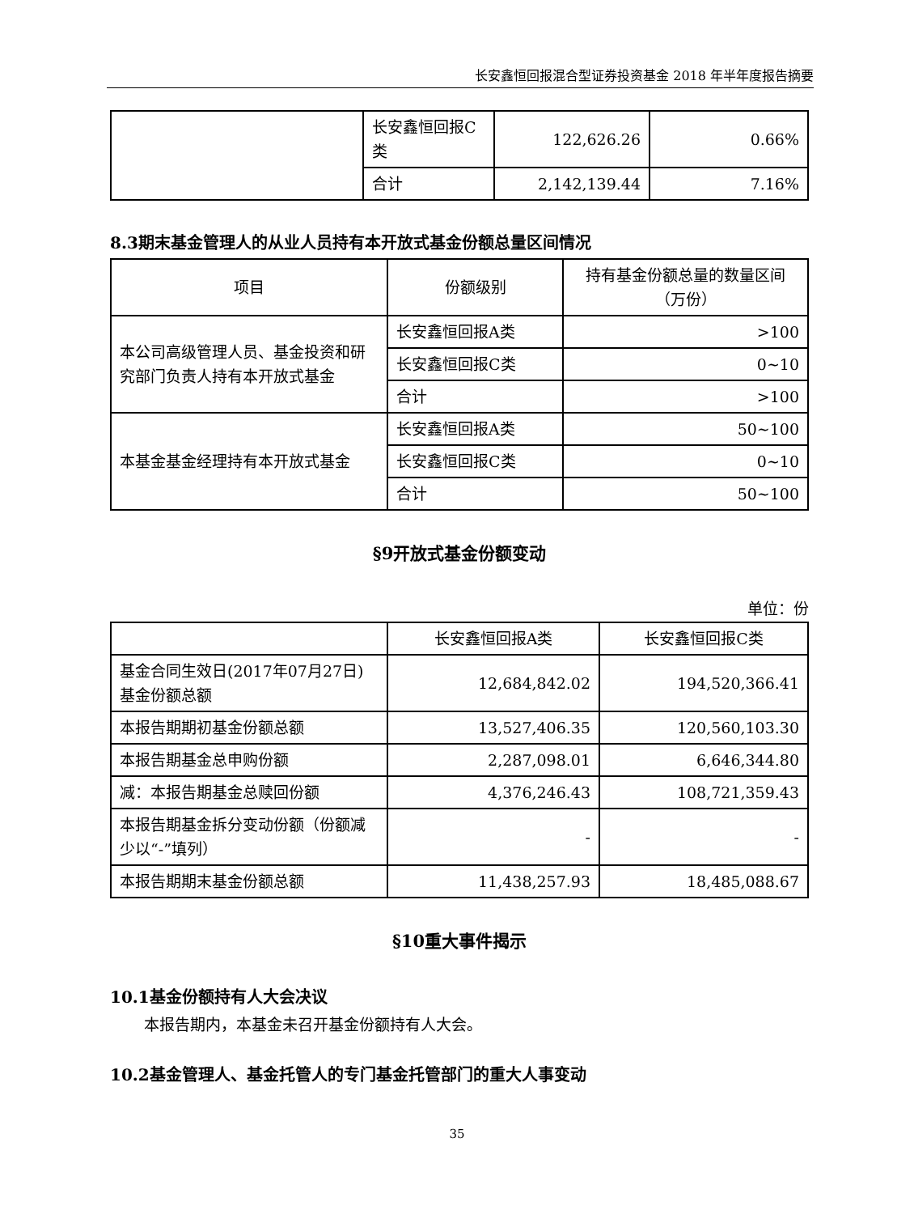长安鑫恒回报混合型证券投资基金 2018 年半年度报告摘要
| | 长安鑫恒回报C类 | 122,626.26 | 0.66% |
| | 合计 | 2,142,139.44 | 7.16% |
8.3期末基金管理人的从业人员持有本开放式基金份额总量区间情况
| 项目 | 份额级别 | 持有基金份额总量的数量区间（万份） |
| --- | --- | --- |
| 本公司高级管理人员、基金投资和研究部门负责人持有本开放式基金 | 长安鑫恒回报A类 | >100 |
| | 长安鑫恒回报C类 | 0~10 |
| | 合计 | >100 |
| 本基金基金经理持有本开放式基金 | 长安鑫恒回报A类 | 50~100 |
| | 长安鑫恒回报C类 | 0~10 |
| | 合计 | 50~100 |
§9开放式基金份额变动
单位：份
| | 长安鑫恒回报A类 | 长安鑫恒回报C类 |
| --- | --- | --- |
| 基金合同生效日(2017年07月27日)基金份额总额 | 12,684,842.02 | 194,520,366.41 |
| 本报告期期初基金份额总额 | 13,527,406.35 | 120,560,103.30 |
| 本报告期基金总申购份额 | 2,287,098.01 | 6,646,344.80 |
| 减：本报告期基金总赎回份额 | 4,376,246.43 | 108,721,359.43 |
| 本报告期基金拆分变动份额（份额减少以“-”填列） | - | - |
| 本报告期期末基金份额总额 | 11,438,257.93 | 18,485,088.67 |
§10重大事件揭示
10.1基金份额持有人大会决议
本报告期内，本基金未召开基金份额持有人大会。
10.2基金管理人、基金托管人的专门基金托管部门的重大人事变动
35